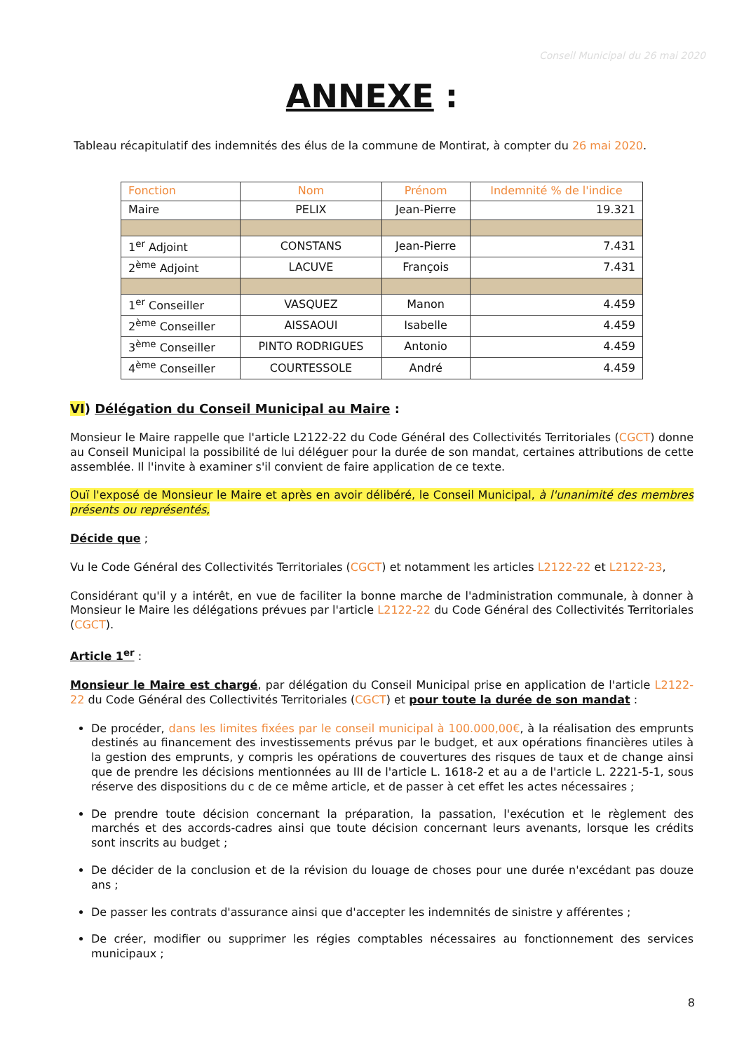Conseil Municipal du 26 mai 2020
ANNEXE :
Tableau récapitulatif des indemnités des élus de la commune de Montirat, à compter du 26 mai 2020.
| Fonction | Nom | Prénom | Indemnité % de l'indice |
| --- | --- | --- | --- |
| Maire | PELIX | Jean-Pierre | 19.321 |
| 1<sup>er</sup> Adjoint | CONSTANS | Jean-Pierre | 7.431 |
| 2<sup>ème</sup> Adjoint | LACUVE | François | 7.431 |
| 1<sup>er</sup> Conseiller | VASQUEZ | Manon | 4.459 |
| 2<sup>ème</sup> Conseiller | AISSAOUI | Isabelle | 4.459 |
| 3<sup>ème</sup> Conseiller | PINTO RODRIGUES | Antonio | 4.459 |
| 4<sup>ème</sup> Conseiller | COURTESSOLE | André | 4.459 |
VI) Délégation du Conseil Municipal au Maire :
Monsieur le Maire rappelle que l'article L2122-22 du Code Général des Collectivités Territoriales (CGCT) donne au Conseil Municipal la possibilité de lui déléguer pour la durée de son mandat, certaines attributions de cette assemblée. Il l'invite à examiner s'il convient de faire application de ce texte.
Ouï l'exposé de Monsieur le Maire et après en avoir délibéré, le Conseil Municipal, à l'unanimité des membres présents ou représentés,
Décide que ;
Vu le Code Général des Collectivités Territoriales (CGCT) et notamment les articles L2122-22 et L2122-23,
Considérant qu'il y a intérêt, en vue de faciliter la bonne marche de l'administration communale, à donner à Monsieur le Maire les délégations prévues par l'article L2122-22 du Code Général des Collectivités Territoriales (CGCT).
Article 1<sup>er</sup> :
Monsieur le Maire est chargé, par délégation du Conseil Municipal prise en application de l'article L2122-22 du Code Général des Collectivités Territoriales (CGCT) et pour toute la durée de son mandat :
De procéder, dans les limites fixées par le conseil municipal à 100.000,00€, à la réalisation des emprunts destinés au financement des investissements prévus par le budget, et aux opérations financières utiles à la gestion des emprunts, y compris les opérations de couvertures des risques de taux et de change ainsi que de prendre les décisions mentionnées au III de l'article L. 1618-2 et au a de l'article L. 2221-5-1, sous réserve des dispositions du c de ce même article, et de passer à cet effet les actes nécessaires ;
De prendre toute décision concernant la préparation, la passation, l'exécution et le règlement des marchés et des accords-cadres ainsi que toute décision concernant leurs avenants, lorsque les crédits sont inscrits au budget ;
De décider de la conclusion et de la révision du louage de choses pour une durée n'excédant pas douze ans ;
De passer les contrats d'assurance ainsi que d'accepter les indemnités de sinistre y afférentes ;
De créer, modifier ou supprimer les régies comptables nécessaires au fonctionnement des services municipaux ;
8